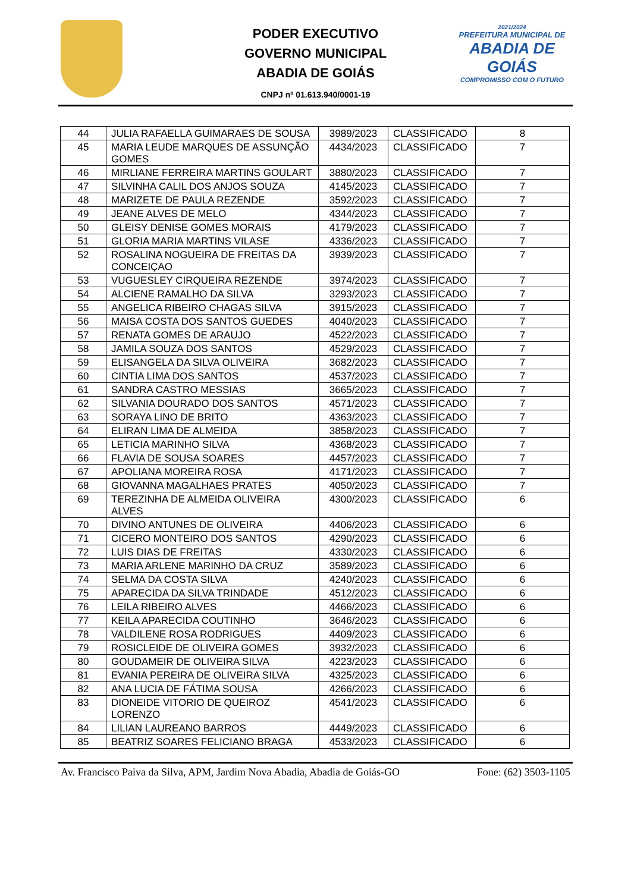PODER EXECUTIVO
GOVERNO MUNICIPAL
ABADIA DE GOIÁS
CNPJ nº 01.613.940/0001-19
2021/2024
PREFEITURA MUNICIPAL DE
ABADIA DE GOIÁS
COMPROMISSO COM O FUTURO
| 44 | JULIA RAFAELLA GUIMARAES DE SOUSA | 3989/2023 | CLASSIFICADO | 8 |
| 45 | MARIA LEUDE MARQUES DE ASSUNÇÃO GOMES | 4434/2023 | CLASSIFICADO | 7 |
| 46 | MIRLIANE FERREIRA MARTINS GOULART | 3880/2023 | CLASSIFICADO | 7 |
| 47 | SILVINHA CALIL DOS ANJOS SOUZA | 4145/2023 | CLASSIFICADO | 7 |
| 48 | MARIZETE DE PAULA REZENDE | 3592/2023 | CLASSIFICADO | 7 |
| 49 | JEANE ALVES DE MELO | 4344/2023 | CLASSIFICADO | 7 |
| 50 | GLEISY DENISE GOMES MORAIS | 4179/2023 | CLASSIFICADO | 7 |
| 51 | GLORIA MARIA MARTINS VILASE | 4336/2023 | CLASSIFICADO | 7 |
| 52 | ROSALINA NOGUEIRA DE FREITAS DA CONCEIÇAO | 3939/2023 | CLASSIFICADO | 7 |
| 53 | VUGUESLEY CIRQUEIRA REZENDE | 3974/2023 | CLASSIFICADO | 7 |
| 54 | ALCIENE RAMALHO DA SILVA | 3293/2023 | CLASSIFICADO | 7 |
| 55 | ANGELICA RIBEIRO CHAGAS SILVA | 3915/2023 | CLASSIFICADO | 7 |
| 56 | MAISA COSTA DOS SANTOS GUEDES | 4040/2023 | CLASSIFICADO | 7 |
| 57 | RENATA GOMES DE ARAUJO | 4522/2023 | CLASSIFICADO | 7 |
| 58 | JAMILA SOUZA DOS SANTOS | 4529/2023 | CLASSIFICADO | 7 |
| 59 | ELISANGELA DA SILVA OLIVEIRA | 3682/2023 | CLASSIFICADO | 7 |
| 60 | CINTIA LIMA DOS SANTOS | 4537/2023 | CLASSIFICADO | 7 |
| 61 | SANDRA CASTRO MESSIAS | 3665/2023 | CLASSIFICADO | 7 |
| 62 | SILVANIA DOURADO DOS SANTOS | 4571/2023 | CLASSIFICADO | 7 |
| 63 | SORAYA LINO DE BRITO | 4363/2023 | CLASSIFICADO | 7 |
| 64 | ELIRAN LIMA DE ALMEIDA | 3858/2023 | CLASSIFICADO | 7 |
| 65 | LETICIA MARINHO SILVA | 4368/2023 | CLASSIFICADO | 7 |
| 66 | FLAVIA DE SOUSA SOARES | 4457/2023 | CLASSIFICADO | 7 |
| 67 | APOLIANA MOREIRA ROSA | 4171/2023 | CLASSIFICADO | 7 |
| 68 | GIOVANNA MAGALHAES PRATES | 4050/2023 | CLASSIFICADO | 7 |
| 69 | TEREZINHA DE ALMEIDA OLIVEIRA ALVES | 4300/2023 | CLASSIFICADO | 6 |
| 70 | DIVINO ANTUNES DE OLIVEIRA | 4406/2023 | CLASSIFICADO | 6 |
| 71 | CICERO MONTEIRO DOS SANTOS | 4290/2023 | CLASSIFICADO | 6 |
| 72 | LUIS DIAS DE FREITAS | 4330/2023 | CLASSIFICADO | 6 |
| 73 | MARIA ARLENE MARINHO DA CRUZ | 3589/2023 | CLASSIFICADO | 6 |
| 74 | SELMA DA COSTA SILVA | 4240/2023 | CLASSIFICADO | 6 |
| 75 | APARECIDA DA SILVA TRINDADE | 4512/2023 | CLASSIFICADO | 6 |
| 76 | LEILA RIBEIRO ALVES | 4466/2023 | CLASSIFICADO | 6 |
| 77 | KEILA APARECIDA COUTINHO | 3646/2023 | CLASSIFICADO | 6 |
| 78 | VALDILENE ROSA RODRIGUES | 4409/2023 | CLASSIFICADO | 6 |
| 79 | ROSICLEIDE DE OLIVEIRA GOMES | 3932/2023 | CLASSIFICADO | 6 |
| 80 | GOUDAMEIR DE OLIVEIRA SILVA | 4223/2023 | CLASSIFICADO | 6 |
| 81 | EVANIA PEREIRA DE OLIVEIRA SILVA | 4325/2023 | CLASSIFICADO | 6 |
| 82 | ANA LUCIA DE FÁTIMA SOUSA | 4266/2023 | CLASSIFICADO | 6 |
| 83 | DIONEIDE VITORIO DE QUEIROZ LORENZO | 4541/2023 | CLASSIFICADO | 6 |
| 84 | LILIAN LAUREANO BARROS | 4449/2023 | CLASSIFICADO | 6 |
| 85 | BEATRIZ SOARES FELICIANO BRAGA | 4533/2023 | CLASSIFICADO | 6 |
Av. Francisco Paiva da Silva, APM, Jardim Nova Abadia, Abadia de Goiás-GO Fone: (62) 3503-1105